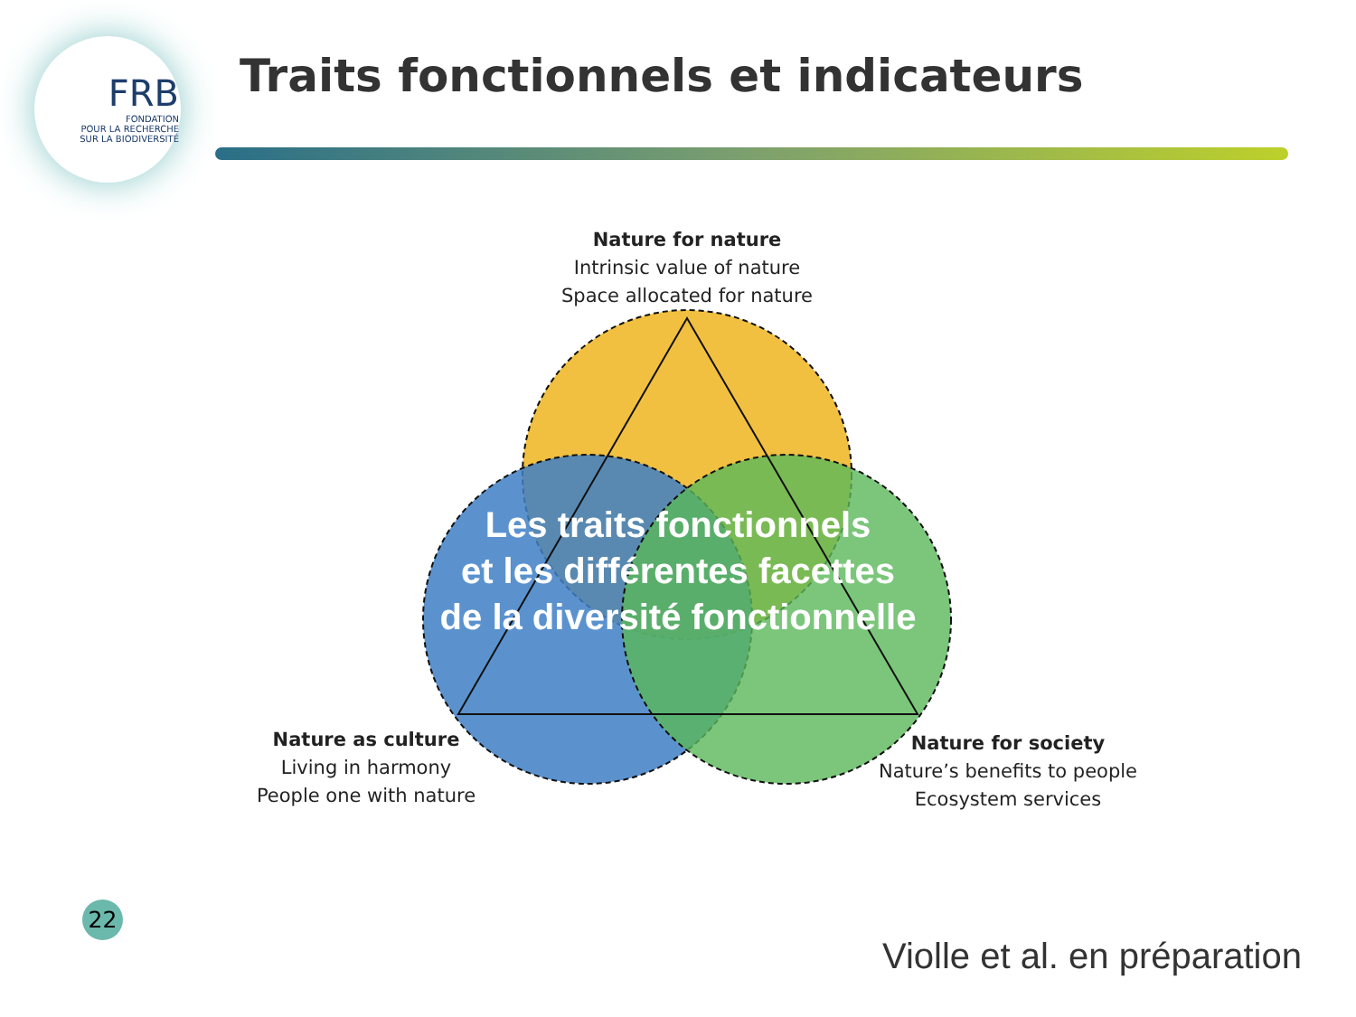FRB
FONDATION
POUR LA RECHERCHE
SUR LA BIODIVERSITÉ
Traits fonctionnels et indicateurs
Nature for nature
Intrinsic value of nature
Space allocated for nature
Nature as culture
Living in harmony
People one with nature
Nature for society
Nature’s benefits to people
Ecosystem services
Les traits fonctionnels
et les différentes facettes
de la diversité fonctionnelle
22
Violle et al. en préparation